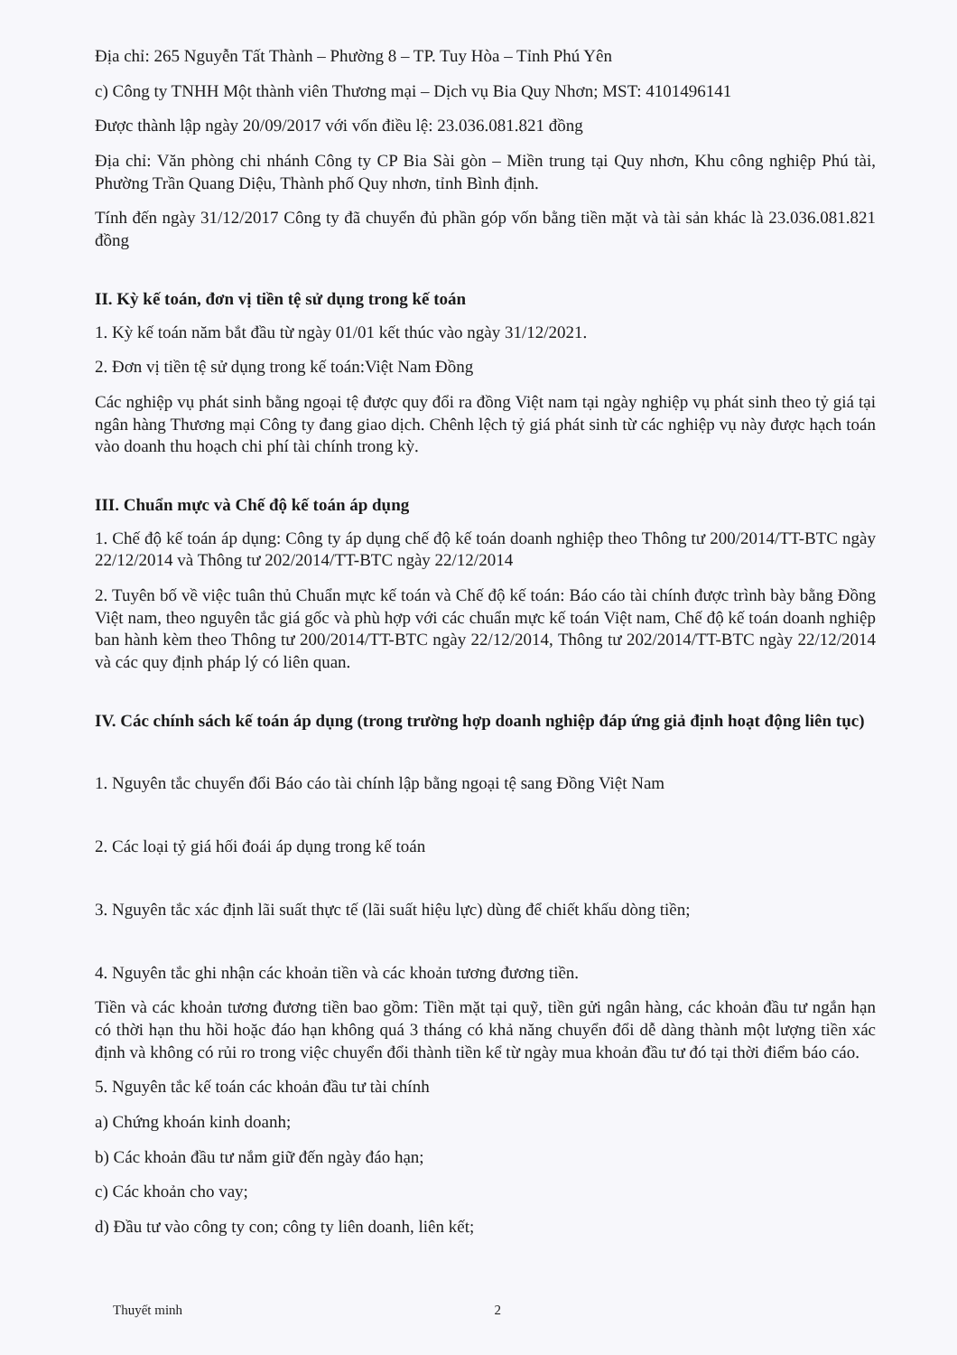Địa chỉ: 265 Nguyễn Tất Thành – Phường 8 – TP. Tuy Hòa – Tỉnh Phú Yên
c) Công ty TNHH Một thành viên Thương mại – Dịch vụ Bia Quy Nhơn; MST: 4101496141
Được thành lập ngày 20/09/2017 với vốn điều lệ: 23.036.081.821 đồng
Địa chỉ: Văn phòng chi nhánh Công ty CP Bia Sài gòn – Miền trung tại Quy nhơn, Khu công nghiệp Phú tài, Phường Trần Quang Diệu, Thành phố Quy nhơn, tỉnh Bình định.
Tính đến ngày 31/12/2017 Công ty đã chuyển đủ phần góp vốn bằng tiền mặt và tài sản khác là 23.036.081.821 đồng
II. Kỳ kế toán, đơn vị tiền tệ sử dụng trong kế toán
1. Kỳ kế toán năm bắt đầu từ ngày 01/01 kết thúc vào ngày 31/12/2021.
2. Đơn vị tiền tệ sử dụng trong kế toán:Việt Nam Đồng
Các nghiệp vụ phát sinh bằng ngoại tệ được quy đổi ra đồng Việt nam tại ngày nghiệp vụ phát sinh theo tỷ giá tại ngân hàng Thương mại Công ty đang giao dịch. Chênh lệch tỷ giá phát sinh từ các nghiệp vụ này được hạch toán vào doanh thu hoạch chi phí tài chính trong kỳ.
III. Chuẩn mực và Chế độ kế toán áp dụng
1. Chế độ kế toán áp dụng: Công ty áp dụng chế độ kế toán doanh nghiệp theo Thông tư 200/2014/TT-BTC ngày 22/12/2014 và Thông tư 202/2014/TT-BTC ngày 22/12/2014
2. Tuyên bố về việc tuân thủ Chuẩn mực kế toán và Chế độ kế toán: Báo cáo tài chính được trình bày bằng Đồng Việt nam, theo nguyên tắc giá gốc và phù hợp với các chuẩn mực kế toán Việt nam, Chế độ kế toán doanh nghiệp ban hành kèm theo Thông tư 200/2014/TT-BTC ngày 22/12/2014, Thông tư 202/2014/TT-BTC ngày 22/12/2014 và các quy định pháp lý có liên quan.
IV. Các chính sách kế toán áp dụng (trong trường hợp doanh nghiệp đáp ứng giả định hoạt động liên tục)
1. Nguyên tắc chuyển đổi Báo cáo tài chính lập bằng ngoại tệ sang Đồng Việt Nam
2. Các loại tỷ giá hối đoái áp dụng trong kế toán
3. Nguyên tắc xác định lãi suất thực tế (lãi suất hiệu lực) dùng để chiết khấu dòng tiền;
4. Nguyên tắc ghi nhận các khoản tiền và các khoản tương đương tiền.
Tiền và các khoản tương đương tiền bao gồm: Tiền mặt tại quỹ, tiền gửi ngân hàng, các khoản đầu tư ngắn hạn có thời hạn thu hồi hoặc đáo hạn không quá 3 tháng có khả năng chuyển đổi dễ dàng thành một lượng tiền xác định và không có rủi ro trong việc chuyển đổi thành tiền kể từ ngày mua khoản đầu tư đó tại thời điểm báo cáo.
5. Nguyên tắc kế toán các khoản đầu tư tài chính
a) Chứng khoán kinh doanh;
b) Các khoản đầu tư nắm giữ đến ngày đáo hạn;
c) Các khoản cho vay;
d) Đầu tư vào công ty con; công ty liên doanh, liên kết;
Thuyết minh 2